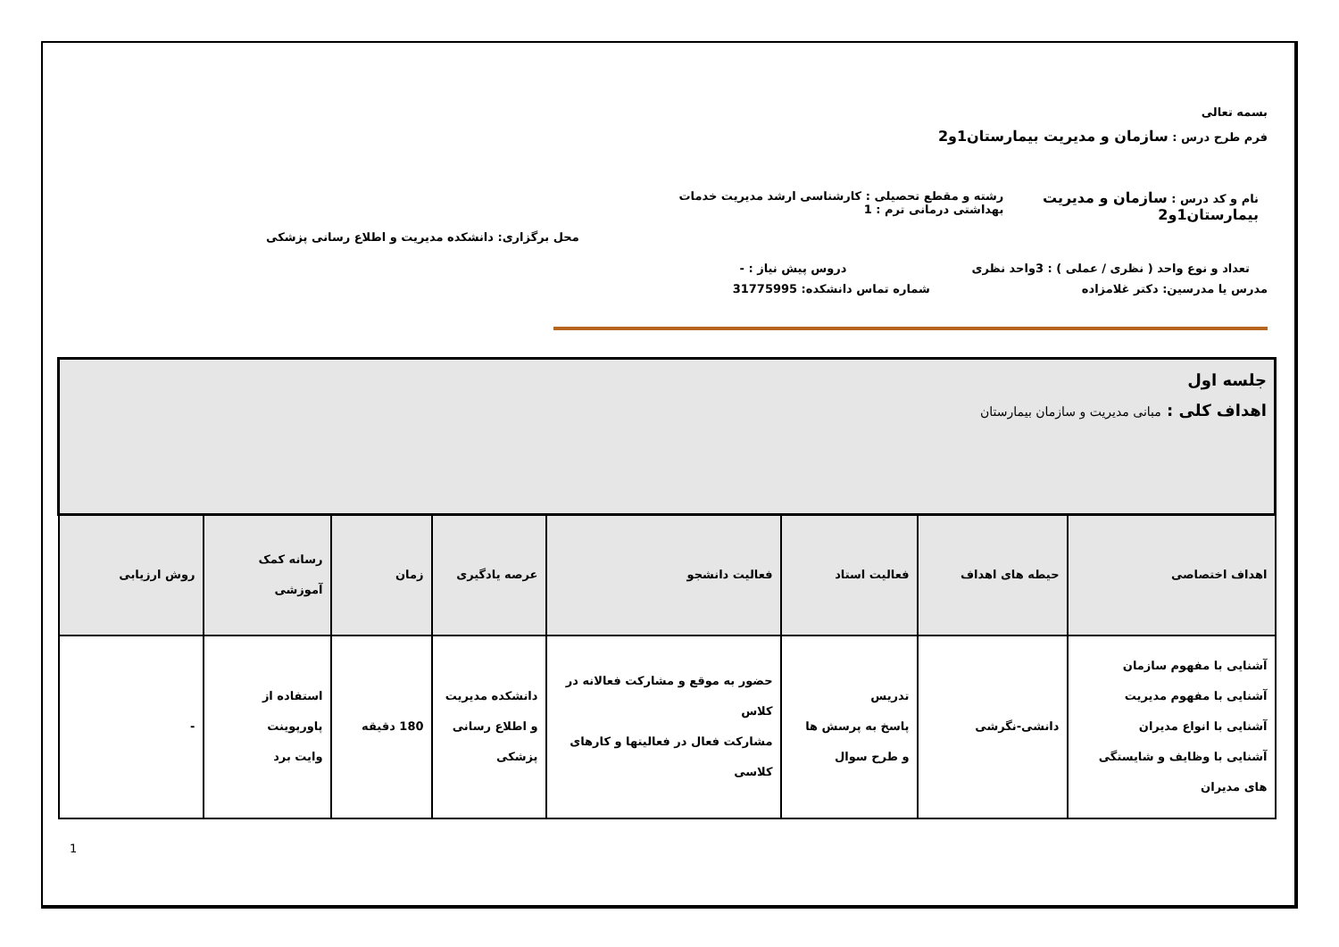بسمه تعالی
فرم طرح درس : سازمان و مدیریت بیمارستان1و2
نام و کد درس : سازمان و مدیریت بیمارستان1و2 رشته و مقطع تحصیلی : کارشناسی ارشد مدیریت خدمات بهداشتی درمانی ترم : 1
محل برگزاری: دانشکده مدیریت و اطلاع رسانی پزشکی
تعداد و نوع واحد ( نظری / عملی ) : 3واحد نظری دروس پیش نیاز : -
مدرس یا مدرسین: دکتر غلامزاده شماره تماس دانشکده: 31775995
| جلسه اول اهداف کلی : مبانی مدیریت و سازمان بیمارستان | | | | | | | |
| اهداف اختصاصی | حیطه های اهداف | فعالیت استاد | فعالیت دانشجو | عرصه یادگیری | زمان | رسانه کمک آموزشی | روش ارزیابی |
| آشنایی با مفهوم سازمان آشنایی با مفهوم مدیریت آشنایی با انواع مدیران آشنایی با وظایف و شایستگی های مدیران | دانشی-نگرشی | تدریس پاسخ به پرسش ها و طرح سوال | حضور به موقع و مشارکت فعالانه در کلاس مشارکت فعال در فعالیتها و کارهای کلاسی | دانشکده مدیریت و اطلاع رسانی پزشکی | 180 دقیقه | استفاده از پاورپوینت وایت برد | - |
1